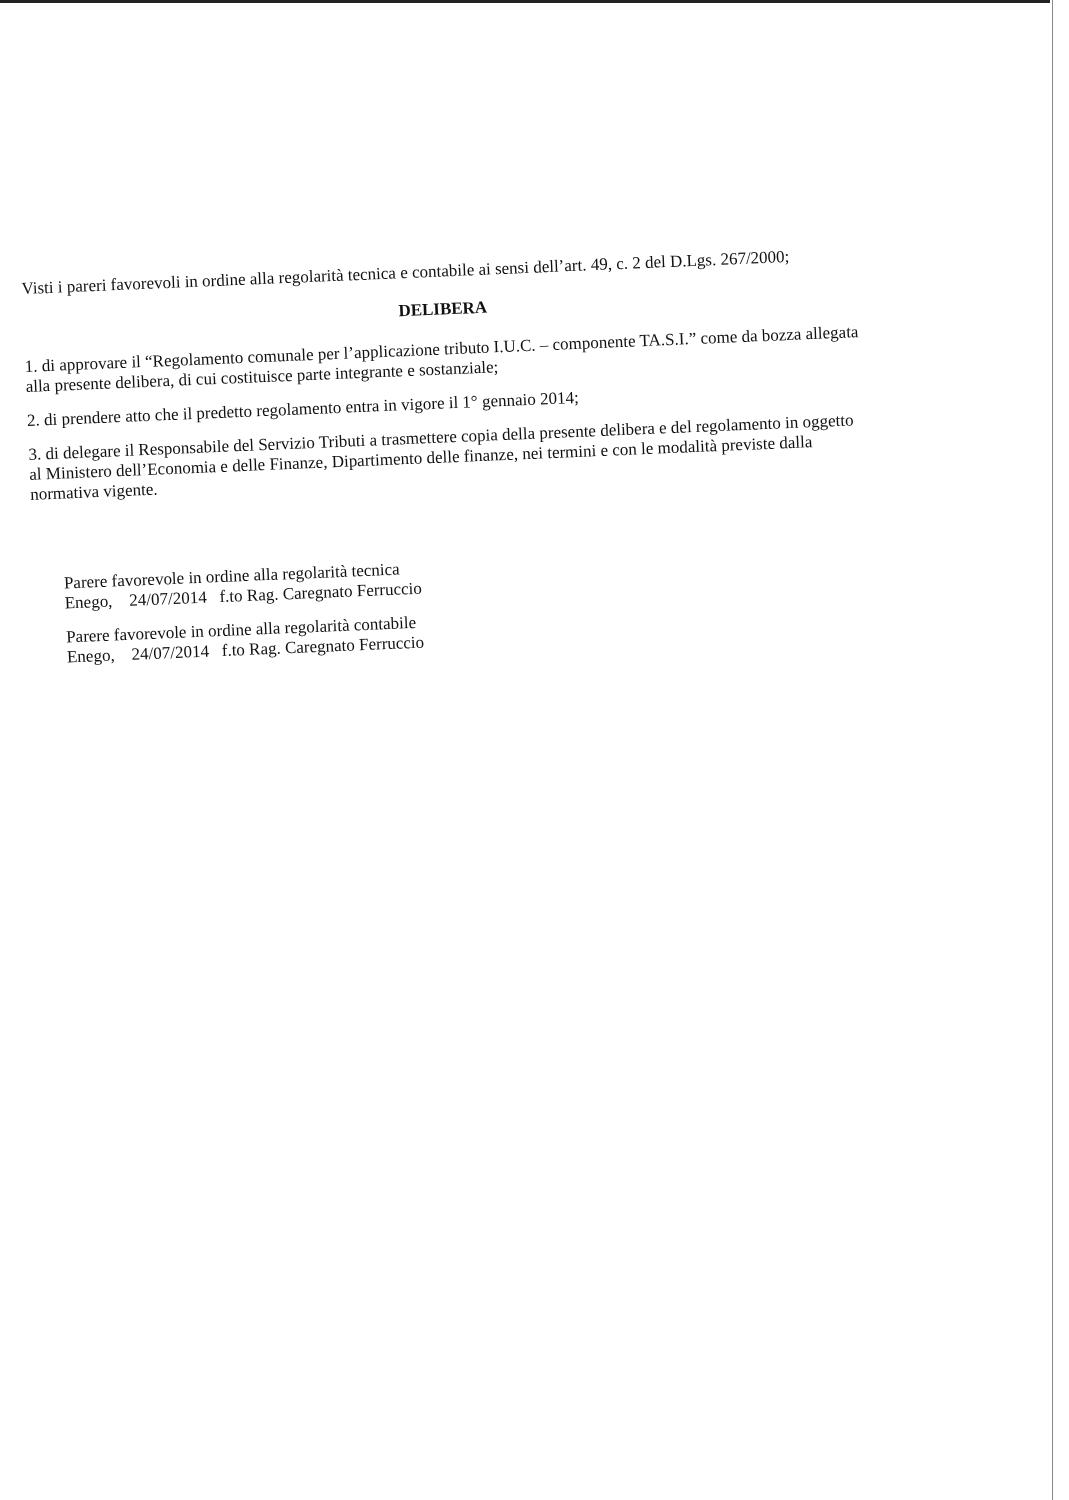Visti i pareri favorevoli in ordine alla regolarità tecnica e contabile ai sensi dell’art. 49, c. 2 del D.Lgs. 267/2000;
DELIBERA
1. di approvare il “Regolamento comunale per l’applicazione tributo I.U.C. – componente TA.S.I.” come da bozza allegata alla presente delibera, di cui costituisce parte integrante e sostanziale;
2. di prendere atto che il predetto regolamento entra in vigore il 1° gennaio 2014;
3. di delegare il Responsabile del Servizio Tributi a trasmettere copia della presente delibera e del regolamento in oggetto al Ministero dell’Economia e delle Finanze, Dipartimento delle finanze, nei termini e con le modalità previste dalla normativa vigente.
Parere favorevole in ordine alla regolarità tecnica
Enego, 24/07/2014 f.to Rag. Caregnato Ferruccio
Parere favorevole in ordine alla regolarità contabile
Enego, 24/07/2014 f.to Rag. Caregnato Ferruccio